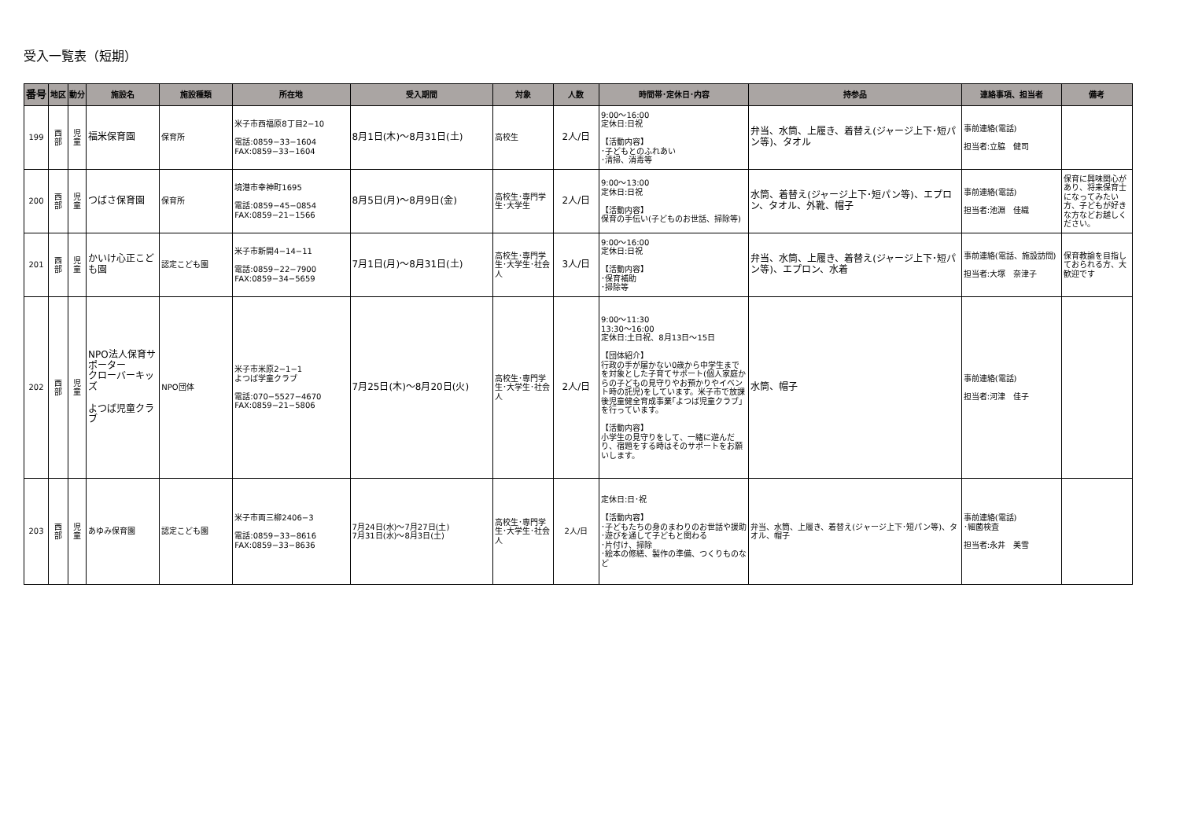受入一覧表（短期）
| 番号 | 地区 | 動分 | 施設名 | 施設種類 | 所在地 | 受入期間 | 対象 | 人数 | 時間帯･定休日･内容 | 持参品 | 連絡事項、担当者 | 備考 |
| --- | --- | --- | --- | --- | --- | --- | --- | --- | --- | --- | --- | --- |
| 199 | 西 部 | 児 童 | 福米保育園 | 保育所 | 米子市西福原8丁目2−10 電話:0859−33−1604 FAX:0859−33−1604 | 8月1日(木)～8月31日(土) | 高校生 | 2人/日 | 9:00～16:00 定休日:日祝 【活動内容】 ･子どもとのふれあい ･清掃、消毒等 | 弁当、水筒、上履き、着替え(ジャージ上下･短パン等)、タオル | 事前連絡(電話) 担当者:立脇 健司 | |
| 200 | 西 部 | 児 童 | つばさ保育園 | 保育所 | 境港市幸神町1695 電話:0859−45−0854 FAX:0859−21−1566 | 8月5日(月)～8月9日(金) | 高校生･専門学生･大学生 | 2人/日 | 9:00～13:00 定休日:日祝 【活動内容】 保育の手伝い(子どものお世話、掃除等) | 水筒、着替え(ジャージ上下･短パン等)、エプロン、タオル、外靴、帽子 | 事前連絡(電話) 担当者:池淵 佳織 | 保育に興味関心があり、将来保育士になってみたい方、子どもが好きな方などお越しください。 |
| 201 | 西 部 | 児 童 | かいけ心正こども園 | 認定こども園 | 米子市新開4−14−11 電話:0859−22−7900 FAX:0859−34−5659 | 7月1日(月)～8月31日(土) | 高校生･専門学生･大学生･社会人 | 3人/日 | 9:00～16:00 定休日:日祝 【活動内容】 ･保育補助 ･掃除等 | 弁当、水筒、上履き、着替え(ジャージ上下･短パン等)、エプロン、水着 | 事前連絡(電話、施設訪問) 担当者:大塚 奈津子 | 保育教諭を目指しておられる方、大歓迎です |
| 202 | 西 部 | 児 童 | NPO法人保育サポーター クローバーキッズ よつば児童クラブ | NPO団体 | 米子市米原2−1−1 よつば学童クラブ 電話:070−5527−4670 FAX:0859−21−5806 | 7月25日(木)～8月20日(火) | 高校生･専門学生･大学生･社会人 | 2人/日 | 9:00～11:30 13:30～16:00 定休日:土日祝、8月13日～15日 【団体紹介】 行政の手が届かない0歳から中学生までを対象とした子育てサポート(個人家庭からの子どもの見守りやお預かりやイベント時の託児)をしています。米子市で放課後児童健全育成事業｢よつば児童クラブ｣を行っています。 【活動内容】 小学生の見守りをして、一緒に遊んだり、宿題をする時はそのサポートをお願いします。 | 水筒、帽子 | 事前連絡(電話) 担当者:河津 佳子 | |
| 203 | 西 部 | 児 童 | あゆみ保育園 | 認定こども園 | 米子市両三柳2406−3 電話:0859−33−8616 FAX:0859−33−8636 | 7月24日(水)～7月27日(土) 7月31日(水)～8月3日(土) | 高校生･専門学生･大学生･社会人 | 2人/日 | 定休日:日･祝 【活動内容】 ･子どもたちの身のまわりのお世話や援助 ･遊びを通して子どもと関わる ･片付け、掃除 ･絵本の修繕、製作の準備、つくりものなど | 弁当、水筒、上履き、着替え(ジャージ上下･短パン等)、タオル、帽子 | 事前連絡(電話) ･細菌検査 担当者:永井 美雪 | |